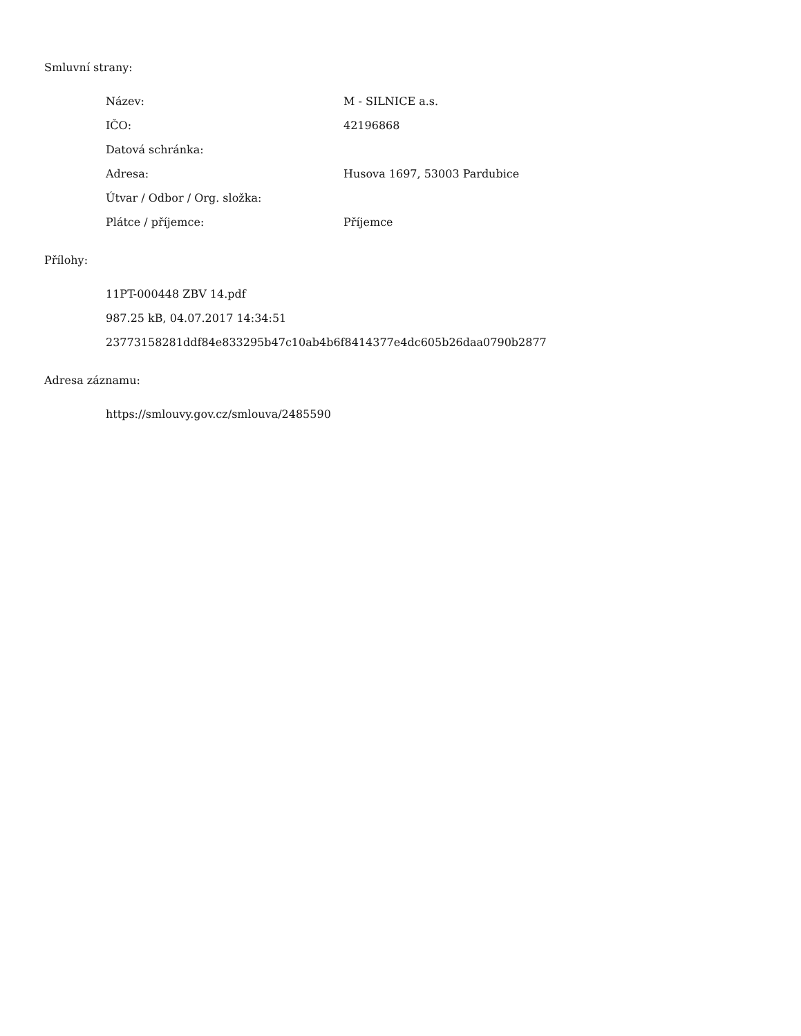Smluvní strany:
| Název: | M - SILNICE a.s. |
| IČO: | 42196868 |
| Datová schránka: | |
| Adresa: | Husova 1697, 53003 Pardubice |
| Útvar / Odbor / Org. složka: | |
| Plátce / příjemce: | Příjemce |
Přílohy:
11PT-000448 ZBV 14.pdf
987.25 kB, 04.07.2017 14:34:51
23773158281ddf84e833295b47c10ab4b6f8414377e4dc605b26daa0790b2877
Adresa záznamu:
https://smlouvy.gov.cz/smlouva/2485590